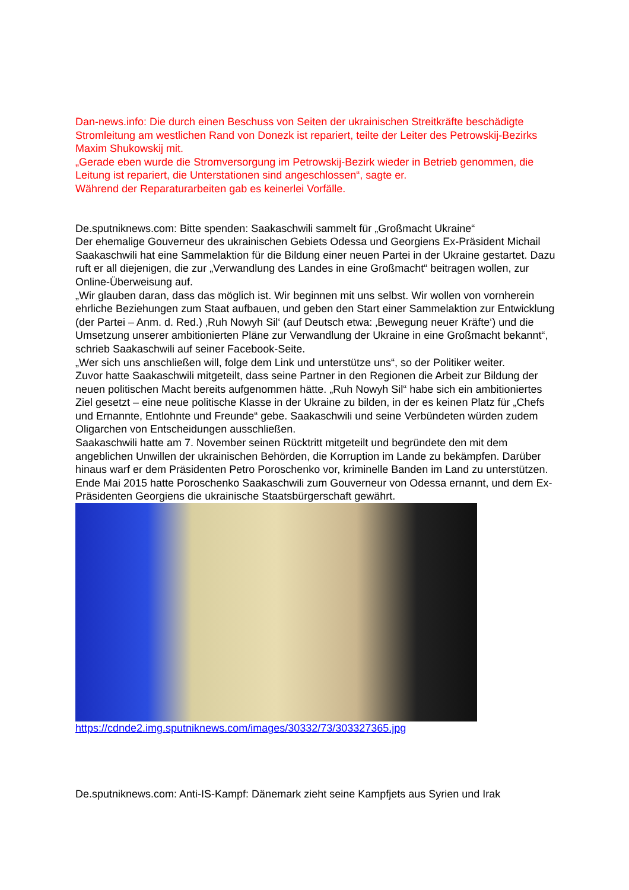Dan-news.info: Die durch einen Beschuss von Seiten der ukrainischen Streitkräfte beschädigte Stromleitung am westlichen Rand von Donezk ist repariert, teilte der Leiter des Petrowskij-Bezirks Maxim Shukowskij mit.
„Gerade eben wurde die Stromversorgung im Petrowskij-Bezirk wieder in Betrieb genommen, die Leitung ist repariert, die Unterstationen sind angeschlossen“, sagte er.
Während der Reparaturarbeiten gab es keinerlei Vorfälle.
De.sputniknews.com: Bitte spenden: Saakaschwili sammelt für „Großmacht Ukraine“
Der ehemalige Gouverneur des ukrainischen Gebiets Odessa und Georgiens Ex-Präsident Michail Saakaschwili hat eine Sammelaktion für die Bildung einer neuen Partei in der Ukraine gestartet. Dazu ruft er all diejenigen, die zur „Verwandlung des Landes in eine Großmacht“ beitragen wollen, zur Online-Überweisung auf.
„Wir glauben daran, dass das möglich ist. Wir beginnen mit uns selbst. Wir wollen von vornherein ehrliche Beziehungen zum Staat aufbauen, und geben den Start einer Sammelaktion zur Entwicklung (der Partei – Anm. d. Red.) ‚Ruh Nowyh Sil‘ (auf Deutsch etwa: ‚Bewegung neuer Kräfte‘) und die Umsetzung unserer ambitionierten Pläne zur Verwandlung der Ukraine in eine Großmacht bekannt“, schrieb Saakaschwili auf seiner Facebook-Seite.
„Wer sich uns anschließen will, folge dem Link und unterstütze uns“, so der Politiker weiter.
Zuvor hatte Saakaschwili mitgeteilt, dass seine Partner in den Regionen die Arbeit zur Bildung der neuen politischen Macht bereits aufgenommen hätte. „Ruh Nowyh Sil“ habe sich ein ambitioniertes Ziel gesetzt – eine neue politische Klasse in der Ukraine zu bilden, in der es keinen Platz für „Chefs und Ernannte, Entlohnte und Freunde“ gebe. Saakaschwili und seine Verbündeten würden zudem Oligarchen von Entscheidungen ausschließen.
Saakaschwili hatte am 7. November seinen Rücktritt mitgeteilt und begründete den mit dem angeblichen Unwillen der ukrainischen Behörden, die Korruption im Lande zu bekämpfen. Darüber hinaus warf er dem Präsidenten Petro Poroschenko vor, kriminelle Banden im Land zu unterstützen.
Ende Mai 2015 hatte Poroschenko Saakaschwili zum Gouverneur von Odessa ernannt, und dem Ex-Präsidenten Georgiens die ukrainische Staatsbürgerschaft gewährt.
https://cdnde2.img.sputniknews.com/images/30332/73/303327365.jpg
De.sputniknews.com: Anti-IS-Kampf: Dänemark zieht seine Kampfjets aus Syrien und Irak